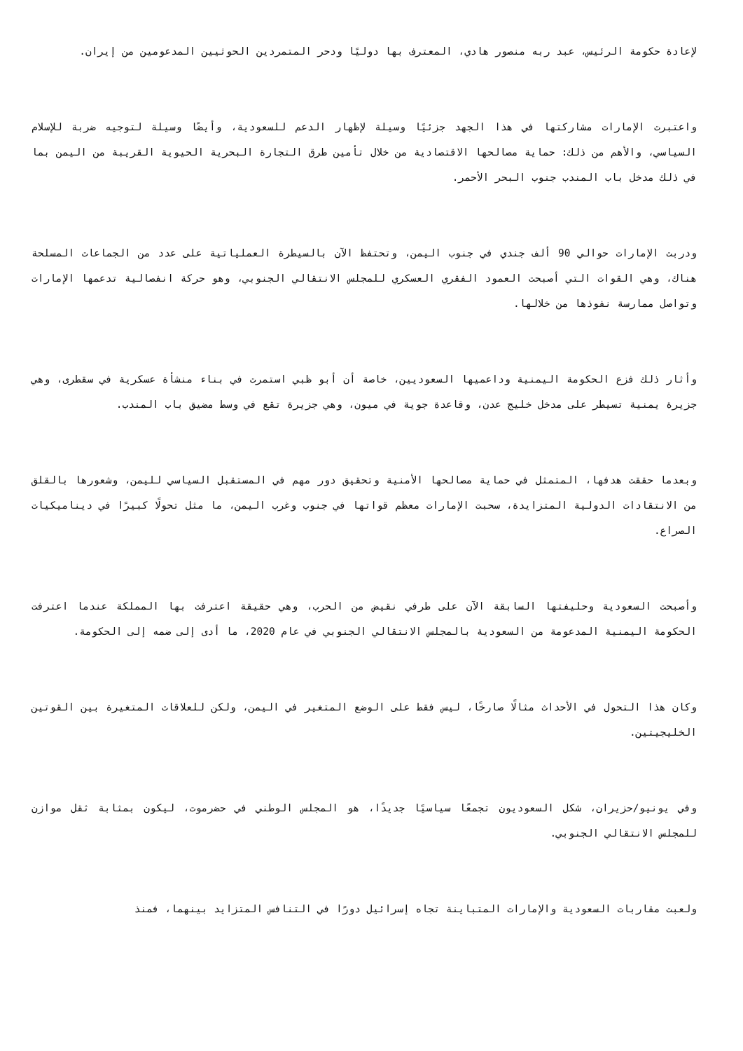لإعادة حكومة الرئيس، عبد ربه منصور هادي، المعترف بها دوليًا ودحر المتمردين الحوثيين المدعومين من إيران.
واعتبرت الإمارات مشاركتها في هذا الجهد جزئيًا وسيلة لإظهار الدعم للسعودية، وأيضًا وسيلة لتوجيه ضربة للإسلام السياسي، والأهم من ذلك: حماية مصالحها الاقتصادية من خلال تأمين طرق التجارة البحرية الحيوية القريبة من اليمن بما في ذلك مدخل باب المندب جنوب البحر الأحمر.
ودربت الإمارات حوالي 90 ألف جندي في جنوب اليمن، وتحتفظ الآن بالسيطرة العملياتية على عدد من الجماعات المسلحة هناك، وهي القوات التي أصبحت العمود الفقري العسكري للمجلس الانتقالي الجنوبي، وهو حركة انفصالية تدعمها الإمارات وتواصل ممارسة نفوذها من خلالها.
وأثار ذلك فزع الحكومة اليمنية وداعميها السعوديين، خاصة أن أبو ظبي استمرت في بناء منشأة عسكرية في سقطرى، وهي جزيرة يمنية تسيطر على مدخل خليج عدن، وقاعدة جوية في ميون، وهي جزيرة تقع في وسط مضيق باب المندب.
وبعدما حققت هدفها، المتمثل في حماية مصالحها الأمنية وتحقيق دور مهم في المستقبل السياسي لليمن، وشعورها بالقلق من الانتقادات الدولية المتزايدة، سحبت الإمارات معظم قواتها في جنوب وغرب اليمن، ما مثل تحولًا كبيرًا في ديناميكيات الصراع.
وأصبحت السعودية وحليفتها السابقة الآن على طرفي نقيض من الحرب، وهي حقيقة اعترفت بها المملكة عندما اعترفت الحكومة اليمنية المدعومة من السعودية بالمجلس الانتقالي الجنوبي في عام 2020، ما أدى إلى ضمه إلى الحكومة.
وكان هذا التحول في الأحداث مثالًا صارخًا، ليس فقط على الوضع المتغير في اليمن، ولكن للعلاقات المتغيرة بين القوتين الخليجيتين.
وفي يونيو/حزيران، شكل السعوديون تجمعًا سياسيًا جديدًا، هو المجلس الوطني في حضرموت، ليكون بمثابة ثقل موازن للمجلس الانتقالي الجنوبي.
ولعبت مقاربات السعودية والإمارات المتباينة تجاه إسرائيل دورًا في التنافس المتزايد بينهما، فمنذ